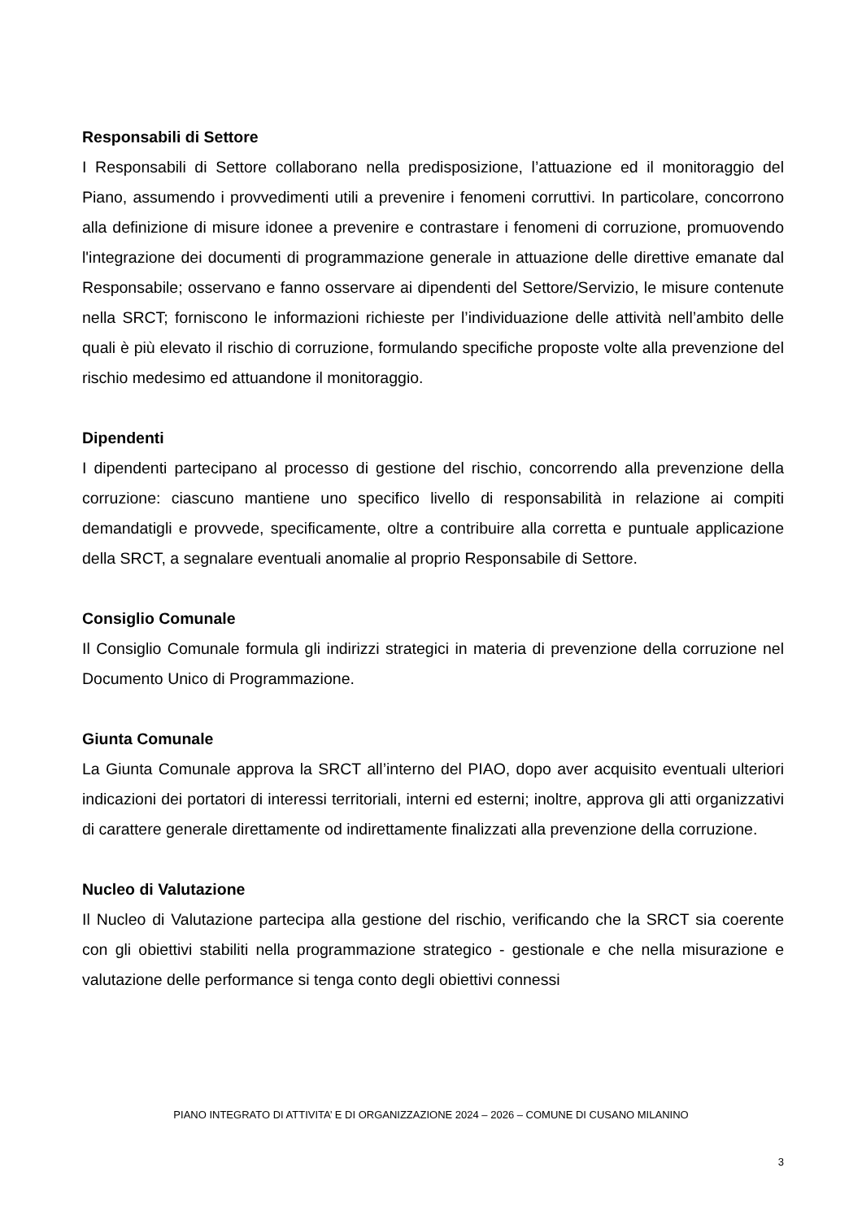Responsabili di Settore
I Responsabili di Settore collaborano nella predisposizione, l’attuazione ed il monitoraggio del Piano, assumendo i provvedimenti utili a prevenire i fenomeni corruttivi. In particolare, concorrono alla definizione di misure idonee a prevenire e contrastare i fenomeni di corruzione, promuovendo l'integrazione dei documenti di programmazione generale in attuazione delle direttive emanate dal Responsabile; osservano e fanno osservare ai dipendenti del Settore/Servizio, le misure contenute nella SRCT; forniscono le informazioni richieste per l’individuazione delle attività nell’ambito delle quali è più elevato il rischio di corruzione, formulando specifiche proposte volte alla prevenzione del rischio medesimo ed attuandone il monitoraggio.
Dipendenti
I dipendenti partecipano al processo di gestione del rischio, concorrendo alla prevenzione della corruzione: ciascuno mantiene uno specifico livello di responsabilità in relazione ai compiti demandatigli e provvede, specificamente, oltre a contribuire alla corretta e puntuale applicazione della SRCT, a segnalare eventuali anomalie al proprio Responsabile di Settore.
Consiglio Comunale
Il Consiglio Comunale formula gli indirizzi strategici in materia di prevenzione della corruzione nel Documento Unico di Programmazione.
Giunta Comunale
La Giunta Comunale approva la SRCT all’interno del PIAO, dopo aver acquisito eventuali ulteriori indicazioni dei portatori di interessi territoriali, interni ed esterni; inoltre, approva gli atti organizzativi di carattere generale direttamente od indirettamente finalizzati alla prevenzione della corruzione.
Nucleo di Valutazione
Il Nucleo di Valutazione partecipa alla gestione del rischio, verificando che la SRCT sia coerente con gli obiettivi stabiliti nella programmazione strategico - gestionale e che nella misurazione e valutazione delle performance si tenga conto degli obiettivi connessi
PIANO INTEGRATO DI ATTIVITA’ E DI ORGANIZZAZIONE 2024 – 2026 – COMUNE DI CUSANO MILANINO
3